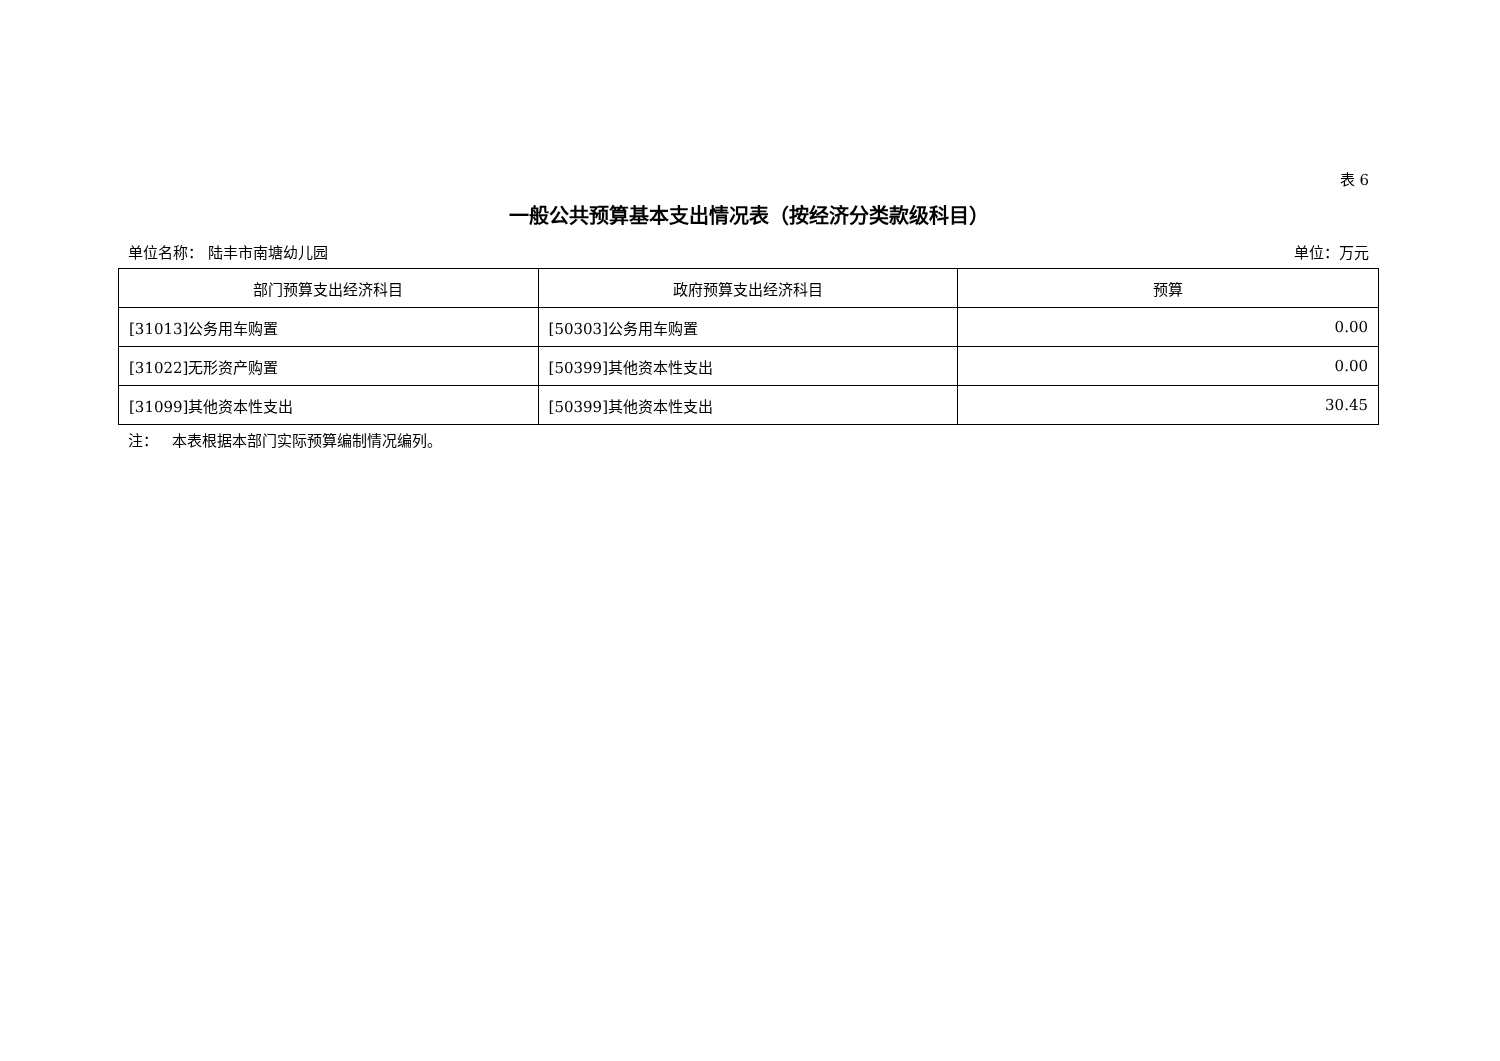表 6
一般公共预算基本支出情况表（按经济分类款级科目）
单位名称： 陆丰市南塘幼儿园 单位：万元
| 部门预算支出经济科目 | 政府预算支出经济科目 | 预算 |
| --- | --- | --- |
| [31013]公务用车购置 | [50303]公务用车购置 | 0.00 |
| [31022]无形资产购置 | [50399]其他资本性支出 | 0.00 |
| [31099]其他资本性支出 | [50399]其他资本性支出 | 30.45 |
注： 本表根据本部门实际预算编制情况编列。